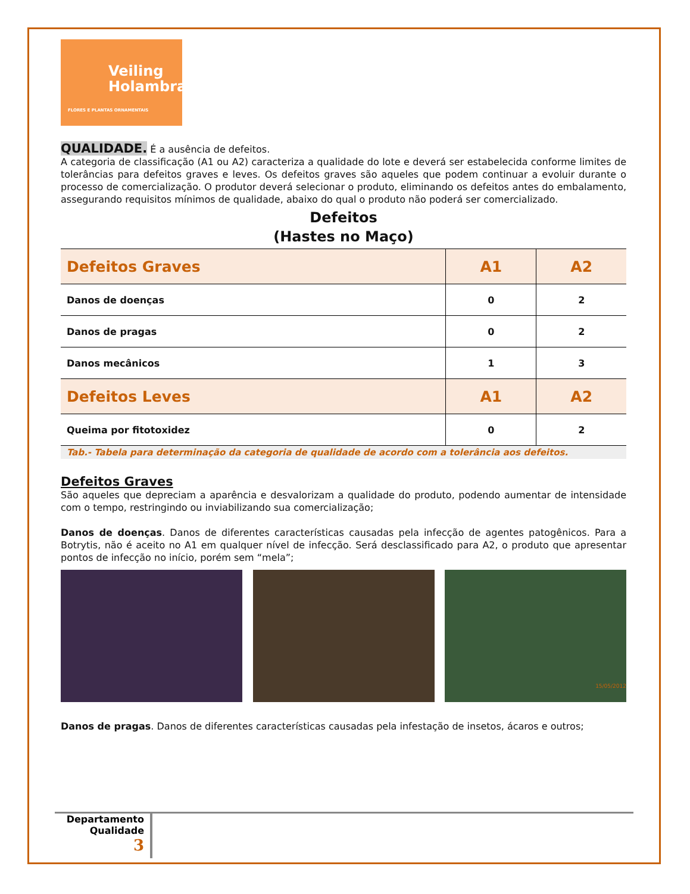Veiling
Holambra
FLORES E PLANTAS ORNAMENTAIS
QUALIDADE. É a ausência de defeitos.
A categoria de classificação (A1 ou A2) caracteriza a qualidade do lote e deverá ser estabelecida conforme limites de tolerâncias para defeitos graves e leves. Os defeitos graves são aqueles que podem continuar a evoluir durante o processo de comercialização. O produtor deverá selecionar o produto, eliminando os defeitos antes do embalamento, assegurando requisitos mínimos de qualidade, abaixo do qual o produto não poderá ser comercializado.
Defeitos
(Hastes no Maço)
| Defeitos Graves | A1 | A2 |
| --- | --- | --- |
| Danos de doenças | 0 | 2 |
| Danos de pragas | 0 | 2 |
| Danos mecânicos | 1 | 3 |
| Defeitos Leves | A1 | A2 |
| Queima por fitotoxidez | 0 | 2 |
Tab.- Tabela para determinação da categoria de qualidade de acordo com a tolerância aos defeitos.
Defeitos Graves
São aqueles que depreciam a aparência e desvalorizam a qualidade do produto, podendo aumentar de intensidade com o tempo, restringindo ou inviabilizando sua comercialização;
Danos de doenças. Danos de diferentes características causadas pela infecção de agentes patogênicos. Para a Botrytis, não é aceito no A1 em qualquer nível de infecção. Será desclassificado para A2, o produto que apresentar pontos de infecção no início, porém sem “mela”;
15/05/2012
Danos de pragas. Danos de diferentes características causadas pela infestação de insetos, ácaros e outros;
Departamento
Qualidade
3